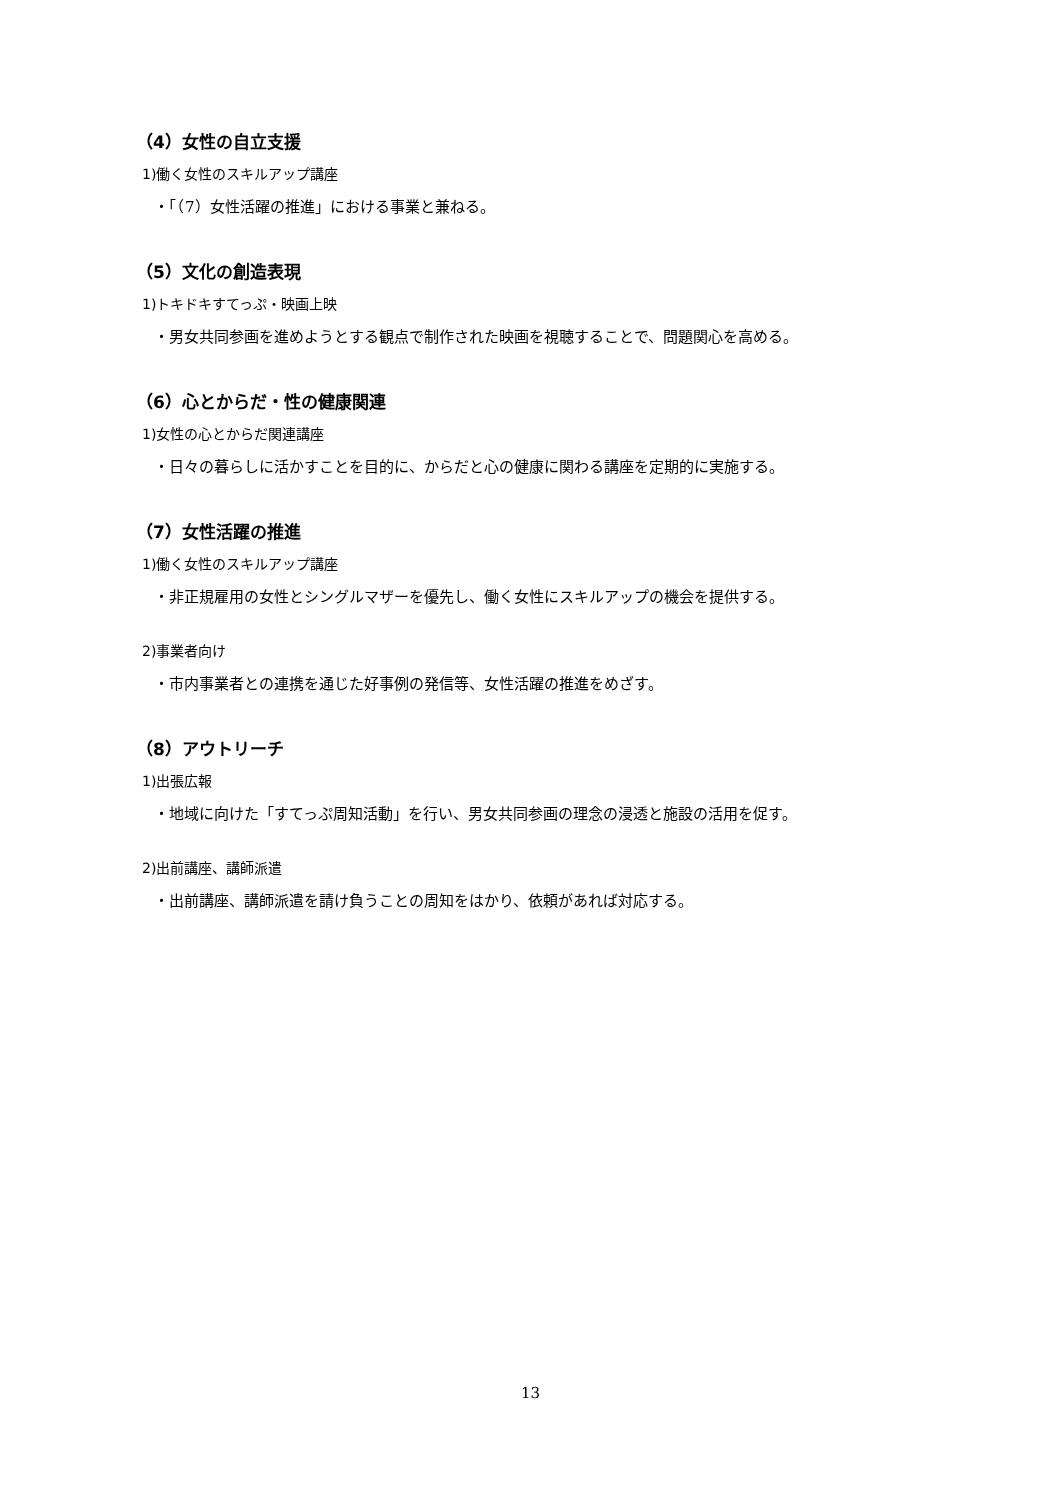（4）女性の自立支援
1)働く女性のスキルアップ講座
・「（7）女性活躍の推進」における事業と兼ねる。
（5）文化の創造表現
1)トキドキすてっぷ・映画上映
・男女共同参画を進めようとする観点で制作された映画を視聴することで、問題関心を高める。
（6）心とからだ・性の健康関連
1)女性の心とからだ関連講座
・日々の暮らしに活かすことを目的に、からだと心の健康に関わる講座を定期的に実施する。
（7）女性活躍の推進
1)働く女性のスキルアップ講座
・非正規雇用の女性とシングルマザーを優先し、働く女性にスキルアップの機会を提供する。
2)事業者向け
・市内事業者との連携を通じた好事例の発信等、女性活躍の推進をめざす。
（8）アウトリーチ
1)出張広報
・地域に向けた「すてっぷ周知活動」を行い、男女共同参画の理念の浸透と施設の活用を促す。
2)出前講座、講師派遣
・出前講座、講師派遣を請け負うことの周知をはかり、依頼があれば対応する。
13